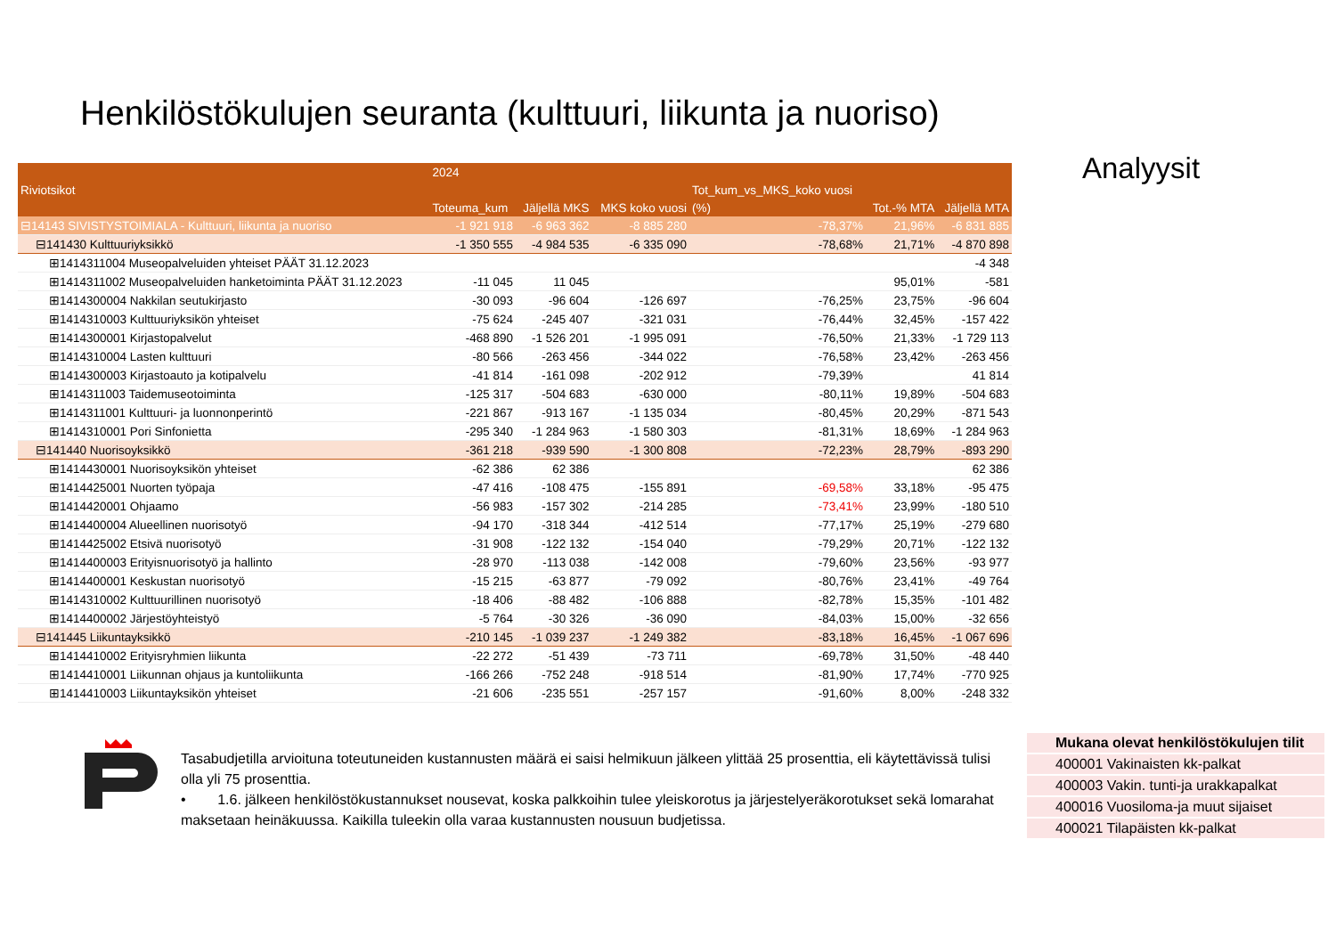Henkilöstökulujen seuranta (kulttuuri, liikunta ja nuoriso)
Analyysit
| | 2024 | | | | | |
| --- | --- | --- | --- | --- | --- | --- |
| Riviotsikot | | | | Tot_kum_vs_MKS_koko vuosi | | |
| | Toteuma_kum | Jäljellä MKS | MKS koko vuosi | (%) | Tot.-% MTA | Jäljellä MTA |
| ⊟14143 SIVISTYSTOIMIALA - Kulttuuri, liikunta ja nuoriso | -1 921 918 | -6 963 362 | -8 885 280 | -78,37% | 21,96% | -6 831 885 |
| ⊟141430 Kulttuuriyksikkö | -1 350 555 | -4 984 535 | -6 335 090 | -78,68% | 21,71% | -4 870 898 |
| ⊞1414311004 Museopalveluiden yhteiset PÄÄT 31.12.2023 | | | | | | -4 348 |
| ⊞1414311002 Museopalveluiden hanketoiminta PÄÄT 31.12.2023 | -11 045 | 11 045 | | | 95,01% | -581 |
| ⊞1414300004 Nakkilan seutukirjasto | -30 093 | -96 604 | -126 697 | -76,25% | 23,75% | -96 604 |
| ⊞1414310003 Kulttuuriyksikön yhteiset | -75 624 | -245 407 | -321 031 | -76,44% | 32,45% | -157 422 |
| ⊞1414300001 Kirjastopalvelut | -468 890 | -1 526 201 | -1 995 091 | -76,50% | 21,33% | -1 729 113 |
| ⊞1414310004 Lasten kulttuuri | -80 566 | -263 456 | -344 022 | -76,58% | 23,42% | -263 456 |
| ⊞1414300003 Kirjastoauto ja kotipalvelu | -41 814 | -161 098 | -202 912 | -79,39% | | 41 814 |
| ⊞1414311003 Taidemuseotoiminta | -125 317 | -504 683 | -630 000 | -80,11% | 19,89% | -504 683 |
| ⊞1414311001 Kulttuuri- ja luonnonperintö | -221 867 | -913 167 | -1 135 034 | -80,45% | 20,29% | -871 543 |
| ⊞1414310001 Pori Sinfonietta | -295 340 | -1 284 963 | -1 580 303 | -81,31% | 18,69% | -1 284 963 |
| ⊟141440 Nuorisoyksikkö | -361 218 | -939 590 | -1 300 808 | -72,23% | 28,79% | -893 290 |
| ⊞1414430001 Nuorisoyksikön yhteiset | -62 386 | 62 386 | | | | 62 386 |
| ⊞1414425001 Nuorten työpaja | -47 416 | -108 475 | -155 891 | -69,58% | 33,18% | -95 475 |
| ⊞1414420001 Ohjaamo | -56 983 | -157 302 | -214 285 | -73,41% | 23,99% | -180 510 |
| ⊞1414400004 Alueellinen nuorisotyö | -94 170 | -318 344 | -412 514 | -77,17% | 25,19% | -279 680 |
| ⊞1414425002 Etsivä nuorisotyö | -31 908 | -122 132 | -154 040 | -79,29% | 20,71% | -122 132 |
| ⊞1414400003 Erityisnuorisotyö ja hallinto | -28 970 | -113 038 | -142 008 | -79,60% | 23,56% | -93 977 |
| ⊞1414400001 Keskustan nuorisotyö | -15 215 | -63 877 | -79 092 | -80,76% | 23,41% | -49 764 |
| ⊞1414310002 Kulttuurillinen nuorisotyö | -18 406 | -88 482 | -106 888 | -82,78% | 15,35% | -101 482 |
| ⊞1414400002 Järjestöyhteistyö | -5 764 | -30 326 | -36 090 | -84,03% | 15,00% | -32 656 |
| ⊟141445 Liikuntayksikkö | -210 145 | -1 039 237 | -1 249 382 | -83,18% | 16,45% | -1 067 696 |
| ⊞1414410002 Erityisryhmien liikunta | -22 272 | -51 439 | -73 711 | -69,78% | 31,50% | -48 440 |
| ⊞1414410001 Liikunnan ohjaus ja kuntoliikunta | -166 266 | -752 248 | -918 514 | -81,90% | 17,74% | -770 925 |
| ⊞1414410003 Liikuntayksikön yhteiset | -21 606 | -235 551 | -257 157 | -91,60% | 8,00% | -248 332 |
Tasabudjetilla arvioituna toteutuneiden kustannusten määrä ei saisi helmikuun jälkeen ylittää 25 prosenttia, eli käytettävissä tulisi olla yli 75 prosenttia.
• 1.6. jälkeen henkilöstökustannukset nousevat, koska palkkoihin tulee yleiskorotus ja järjestelyeräkorotukset sekä lomarahat maksetaan heinäkuussa. Kaikilla tuleekin olla varaa kustannusten nousuun budjetissa.
Mukana olevat henkilöstökulujen tilit
400001 Vakinaisten kk-palkat
400003 Vakin. tunti-ja urakkapalkat
400016 Vuosiloma-ja muut sijaiset
400021 Tilapäisten kk-palkat